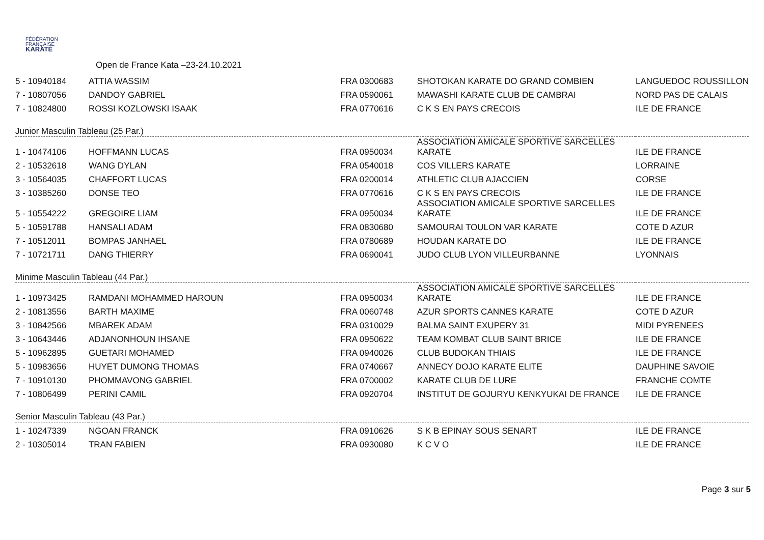FÉDÉRATION
FRANÇAISE
KARATÉ
Open de France Kata –23-24.10.2021
| 5 - 10940184 | ATTIA WASSIM | FRA 0300683 | SHOTOKAN KARATE DO GRAND COMBIEN | LANGUEDOC ROUSSILLON |
| 7 - 10807056 | DANDOY GABRIEL | FRA 0590061 | MAWASHI KARATE CLUB DE CAMBRAI | NORD PAS DE CALAIS |
| 7 - 10824800 | ROSSI KOZLOWSKI ISAAK | FRA 0770616 | C K S EN PAYS CRECOIS | ILE DE FRANCE |
| Junior Masculin Tableau (25 Par.) | | | | |
| 1 - 10474106 | HOFFMANN LUCAS | FRA 0950034 | ASSOCIATION AMICALE SPORTIVE SARCELLES KARATE | ILE DE FRANCE |
| 2 - 10532618 | WANG DYLAN | FRA 0540018 | COS VILLERS KARATE | LORRAINE |
| 3 - 10564035 | CHAFFORT LUCAS | FRA 0200014 | ATHLETIC CLUB AJACCIEN | CORSE |
| 3 - 10385260 | DONSE TEO | FRA 0770616 | C K S EN PAYS CRECOIS | ILE DE FRANCE |
| 5 - 10554222 | GREGOIRE LIAM | FRA 0950034 | ASSOCIATION AMICALE SPORTIVE SARCELLES KARATE | ILE DE FRANCE |
| 5 - 10591788 | HANSALI ADAM | FRA 0830680 | SAMOURAI TOULON VAR KARATE | COTE D AZUR |
| 7 - 10512011 | BOMPAS JANHAEL | FRA 0780689 | HOUDAN KARATE DO | ILE DE FRANCE |
| 7 - 10721711 | DANG THIERRY | FRA 0690041 | JUDO CLUB LYON VILLEURBANNE | LYONNAIS |
| Minime Masculin Tableau (44 Par.) | | | | |
| 1 - 10973425 | RAMDANI MOHAMMED HAROUN | FRA 0950034 | ASSOCIATION AMICALE SPORTIVE SARCELLES KARATE | ILE DE FRANCE |
| 2 - 10813556 | BARTH MAXIME | FRA 0060748 | AZUR SPORTS CANNES KARATE | COTE D AZUR |
| 3 - 10842566 | MBAREK ADAM | FRA 0310029 | BALMA SAINT EXUPERY 31 | MIDI PYRENEES |
| 3 - 10643446 | ADJANONHOUN IHSANE | FRA 0950622 | TEAM KOMBAT CLUB SAINT BRICE | ILE DE FRANCE |
| 5 - 10962895 | GUETARI MOHAMED | FRA 0940026 | CLUB BUDOKAN THIAIS | ILE DE FRANCE |
| 5 - 10983656 | HUYET DUMONG THOMAS | FRA 0740667 | ANNECY DOJO KARATE ELITE | DAUPHINE SAVOIE |
| 7 - 10910130 | PHOMMAVONG GABRIEL | FRA 0700002 | KARATE CLUB DE LURE | FRANCHE COMTE |
| 7 - 10806499 | PERINI CAMIL | FRA 0920704 | INSTITUT DE GOJURYU KENKYUKAI DE FRANCE | ILE DE FRANCE |
| Senior Masculin Tableau (43 Par.) | | | | |
| 1 - 10247339 | NGOAN FRANCK | FRA 0910626 | S K B EPINAY SOUS SENART | ILE DE FRANCE |
| 2 - 10305014 | TRAN FABIEN | FRA 0930080 | K C V O | ILE DE FRANCE |
Page 3 sur 5